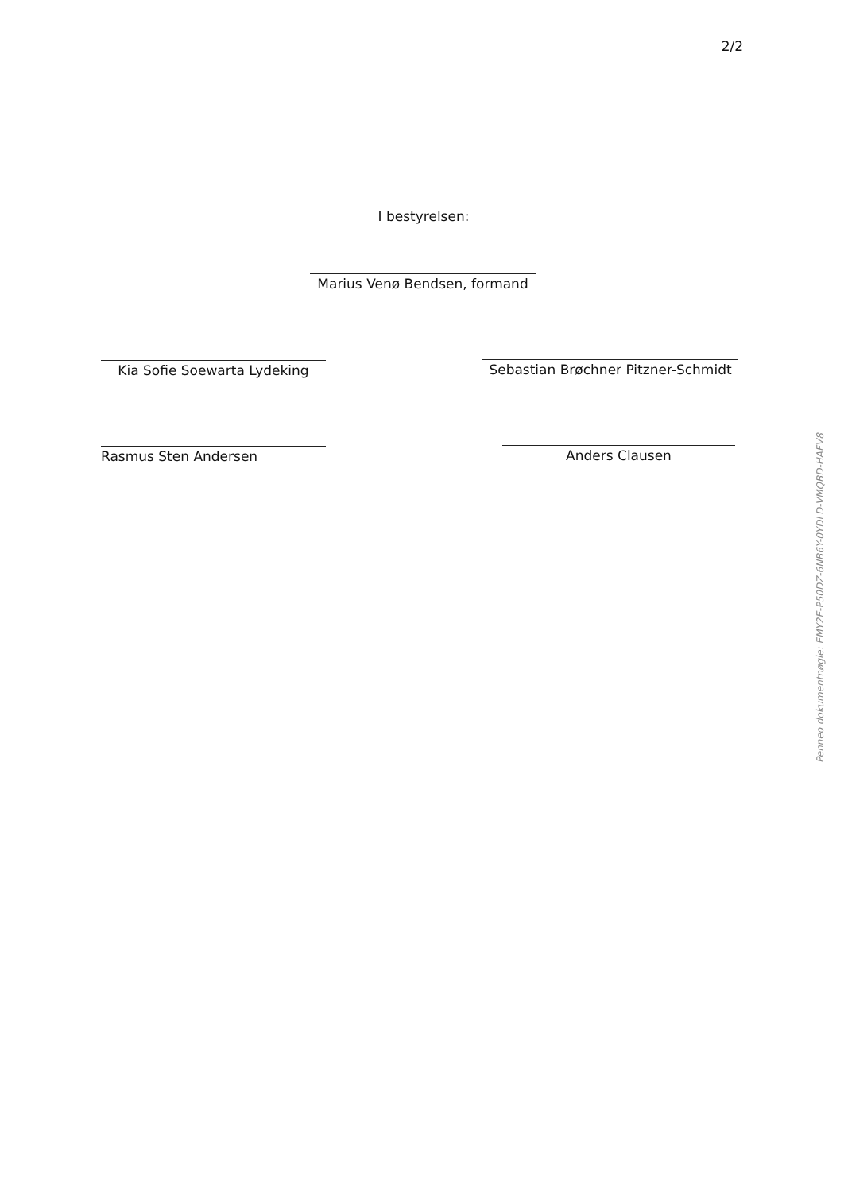2/2
I bestyrelsen:
Marius Venø Bendsen, formand
Kia Sofie Soewarta Lydeking
Sebastian Brøchner Pitzner-Schmidt
Rasmus Sten Andersen Anders Clausen
Penneo dokumentnøgle: EMY2E-P50DZ-6NB6Y-0YDLD-VMQBD-HAFV8